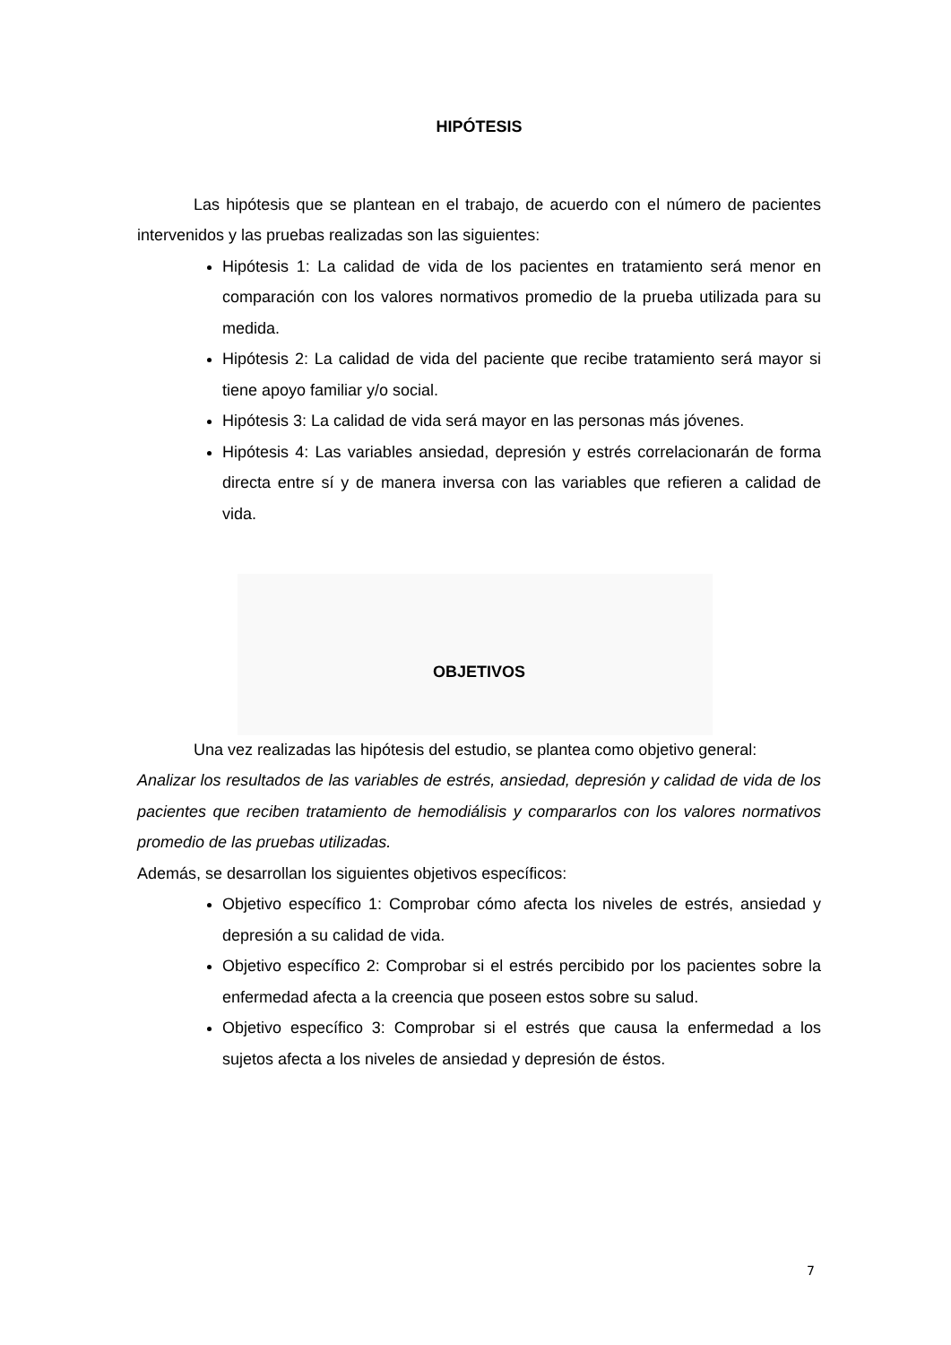HIPÓTESIS
Las hipótesis que se plantean en el trabajo, de acuerdo con el número de pacientes intervenidos y las pruebas realizadas son las siguientes:
Hipótesis 1: La calidad de vida de los pacientes en tratamiento será menor en comparación con los valores normativos promedio de la prueba utilizada para su medida.
Hipótesis 2: La calidad de vida del paciente que recibe tratamiento será mayor si tiene apoyo familiar y/o social.
Hipótesis 3: La calidad de vida será mayor en las personas más jóvenes.
Hipótesis 4: Las variables ansiedad, depresión y estrés correlacionarán de forma directa entre sí y de manera inversa con las variables que refieren a calidad de vida.
OBJETIVOS
Una vez realizadas las hipótesis del estudio, se plantea como objetivo general:
Analizar los resultados de las variables de estrés, ansiedad, depresión y calidad de vida de los pacientes que reciben tratamiento de hemodiálisis y compararlos con los valores normativos promedio de las pruebas utilizadas.
Además, se desarrollan los siguientes objetivos específicos:
Objetivo específico 1: Comprobar cómo afecta los niveles de estrés, ansiedad y depresión a su calidad de vida.
Objetivo específico 2: Comprobar si el estrés percibido por los pacientes sobre la enfermedad afecta a la creencia que poseen estos sobre su salud.
Objetivo específico 3: Comprobar si el estrés que causa la enfermedad a los sujetos afecta a los niveles de ansiedad y depresión de éstos.
7